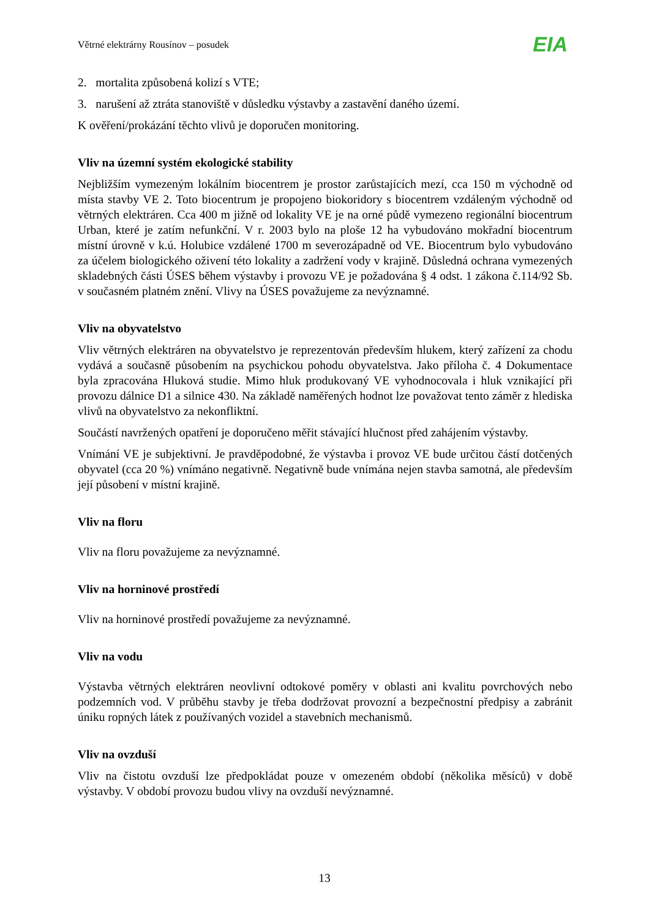Větrné elektrárny Rousínov – posudek EIA
2. mortalita způsobená kolizí s VTE;
3. narušení až ztráta stanoviště v důsledku výstavby a zastavění daného území.
K ověření/prokázání těchto vlivů je doporučen monitoring.
Vliv na územní systém ekologické stability
Nejbližším vymezeným lokálním biocentrem je prostor zarůstajících mezí, cca 150 m východně od místa stavby VE 2. Toto biocentrum je propojeno biokoridory s biocentrem vzdáleným východně od větrných elektráren. Cca 400 m jižně od lokality VE je na orné půdě vymezeno regionální biocentrum Urban, které je zatím nefunkční. V r. 2003 bylo na ploše 12 ha vybudováno mokřadní biocentrum místní úrovně v k.ú. Holubice vzdálené 1700 m severozápadně od VE. Biocentrum bylo vybudováno za účelem biologického oživení této lokality a zadržení vody v krajině. Důsledná ochrana vymezených skladebných části ÚSES během výstavby i provozu VE je požadována § 4 odst. 1 zákona č.114/92 Sb. v současném platném znění. Vlivy na ÚSES považujeme za nevýznamné.
Vliv na obyvatelstvo
Vliv větrných elektráren na obyvatelstvo je reprezentován především hlukem, který zařízení za chodu vydává a současně působením na psychickou pohodu obyvatelstva. Jako příloha č. 4 Dokumentace byla zpracována Hluková studie. Mimo hluk produkovaný VE vyhodnocovala i hluk vznikající při provozu dálnice D1 a silnice 430. Na základě naměřených hodnot lze považovat tento záměr z hlediska vlivů na obyvatelstvo za nekonfliktní.
Součástí navržených opatření je doporučeno měřit stávající hlučnost před zahájením výstavby.
Vnímání VE je subjektivní. Je pravděpodobné, že výstavba i provoz VE bude určitou částí dotčených obyvatel (cca 20 %) vnímáno negativně. Negativně bude vnímána nejen stavba samotná, ale především její působení v místní krajině.
Vliv na floru
Vliv na floru považujeme za nevýznamné.
Vliv na horninové prostředí
Vliv na horninové prostředí považujeme za nevýznamné.
Vliv na vodu
Výstavba větrných elektráren neovlivní odtokové poměry v oblasti ani kvalitu povrchových nebo podzemních vod. V průběhu stavby je třeba dodržovat provozní a bezpečnostní předpisy a zabránit úniku ropných látek z používaných vozidel a stavebních mechanismů.
Vliv na ovzduší
Vliv na čistotu ovzduší lze předpokládat pouze v omezeném období (několika měsíců) v době výstavby. V období provozu budou vlivy na ovzduší nevýznamné.
13